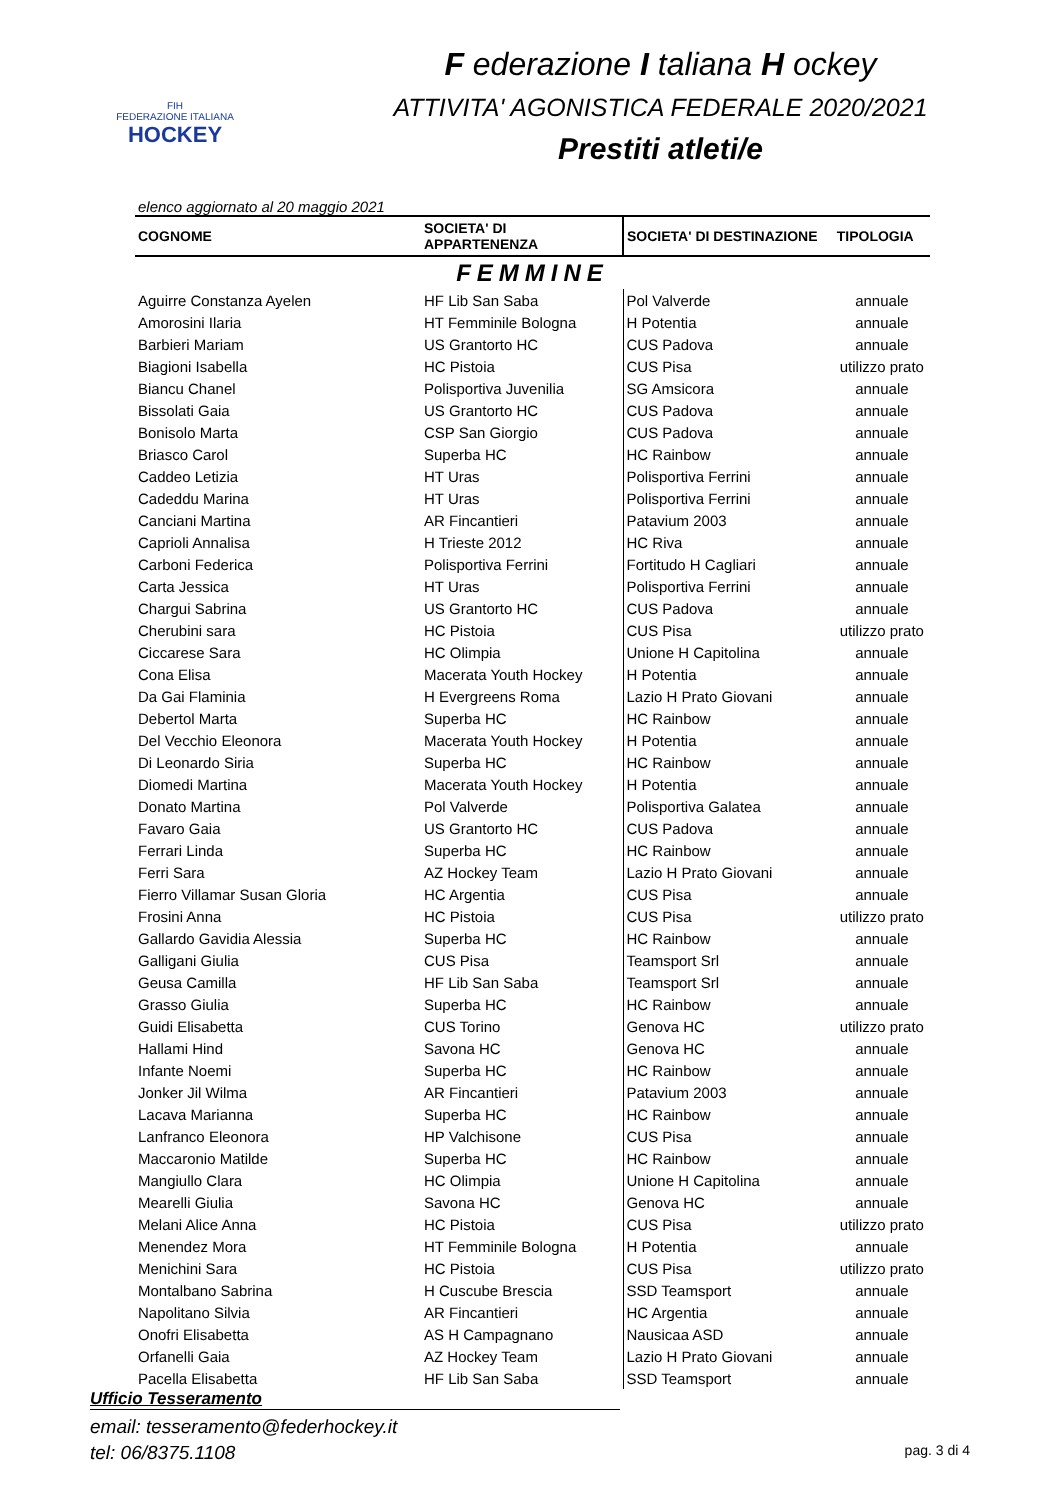FIH
FEDERAZIONE ITALIANA
HOCKEY
F ederazione I taliana H ockey
ATTIVITA' AGONISTICA FEDERALE 2020/2021
Prestiti atleti/e
elenco aggiornato al 20 maggio 2021
| COGNOME | SOCIETA' DI APPARTENENZA | SOCIETA' DI DESTINAZIONE | TIPOLOGIA |
| --- | --- | --- | --- |
| FEMMINE | | | |
| Aguirre Constanza Ayelen | HF Lib San Saba | Pol Valverde | annuale |
| Amorosini Ilaria | HT Femminile Bologna | H Potentia | annuale |
| Barbieri Mariam | US Grantorto HC | CUS Padova | annuale |
| Biagioni Isabella | HC Pistoia | CUS Pisa | utilizzo prato |
| Biancu Chanel | Polisportiva Juvenilia | SG Amsicora | annuale |
| Bissolati Gaia | US Grantorto HC | CUS Padova | annuale |
| Bonisolo Marta | CSP San Giorgio | CUS Padova | annuale |
| Briasco Carol | Superba HC | HC Rainbow | annuale |
| Caddeo Letizia | HT Uras | Polisportiva Ferrini | annuale |
| Cadeddu Marina | HT Uras | Polisportiva Ferrini | annuale |
| Canciani Martina | AR Fincantieri | Patavium 2003 | annuale |
| Caprioli Annalisa | H Trieste 2012 | HC Riva | annuale |
| Carboni Federica | Polisportiva Ferrini | Fortitudo H Cagliari | annuale |
| Carta Jessica | HT Uras | Polisportiva Ferrini | annuale |
| Chargui Sabrina | US Grantorto HC | CUS Padova | annuale |
| Cherubini sara | HC Pistoia | CUS Pisa | utilizzo prato |
| Ciccarese Sara | HC Olimpia | Unione H Capitolina | annuale |
| Cona Elisa | Macerata Youth Hockey | H Potentia | annuale |
| Da Gai Flaminia | H Evergreens Roma | Lazio H Prato Giovani | annuale |
| Debertol Marta | Superba HC | HC Rainbow | annuale |
| Del Vecchio Eleonora | Macerata Youth Hockey | H Potentia | annuale |
| Di Leonardo Siria | Superba HC | HC Rainbow | annuale |
| Diomedi Martina | Macerata Youth Hockey | H Potentia | annuale |
| Donato Martina | Pol Valverde | Polisportiva Galatea | annuale |
| Favaro Gaia | US Grantorto HC | CUS Padova | annuale |
| Ferrari Linda | Superba HC | HC Rainbow | annuale |
| Ferri Sara | AZ Hockey Team | Lazio H Prato Giovani | annuale |
| Fierro Villamar Susan Gloria | HC Argentia | CUS Pisa | annuale |
| Frosini Anna | HC Pistoia | CUS Pisa | utilizzo prato |
| Gallardo Gavidia Alessia | Superba HC | HC Rainbow | annuale |
| Galligani Giulia | CUS Pisa | Teamsport Srl | annuale |
| Geusa Camilla | HF Lib San Saba | Teamsport Srl | annuale |
| Grasso Giulia | Superba HC | HC Rainbow | annuale |
| Guidi Elisabetta | CUS Torino | Genova HC | utilizzo prato |
| Hallami Hind | Savona HC | Genova HC | annuale |
| Infante Noemi | Superba HC | HC Rainbow | annuale |
| Jonker Jil Wilma | AR Fincantieri | Patavium 2003 | annuale |
| Lacava Marianna | Superba HC | HC Rainbow | annuale |
| Lanfranco Eleonora | HP Valchisone | CUS Pisa | annuale |
| Maccaronio Matilde | Superba HC | HC Rainbow | annuale |
| Mangiullo Clara | HC Olimpia | Unione H Capitolina | annuale |
| Mearelli Giulia | Savona HC | Genova HC | annuale |
| Melani Alice Anna | HC Pistoia | CUS Pisa | utilizzo prato |
| Menendez Mora | HT Femminile Bologna | H Potentia | annuale |
| Menichini Sara | HC Pistoia | CUS Pisa | utilizzo prato |
| Montalbano Sabrina | H Cuscube Brescia | SSD Teamsport | annuale |
| Napolitano Silvia | AR Fincantieri | HC Argentia | annuale |
| Onofri Elisabetta | AS H Campagnano | Nausicaa ASD | annuale |
| Orfanelli Gaia | AZ Hockey Team | Lazio H Prato Giovani | annuale |
| Pacella Elisabetta | HF Lib San Saba | SSD Teamsport | annuale |
Ufficio Tesseramento
email: tesseramento@federhockey.it
tel: 06/8375.1108 pag. 3 di 4